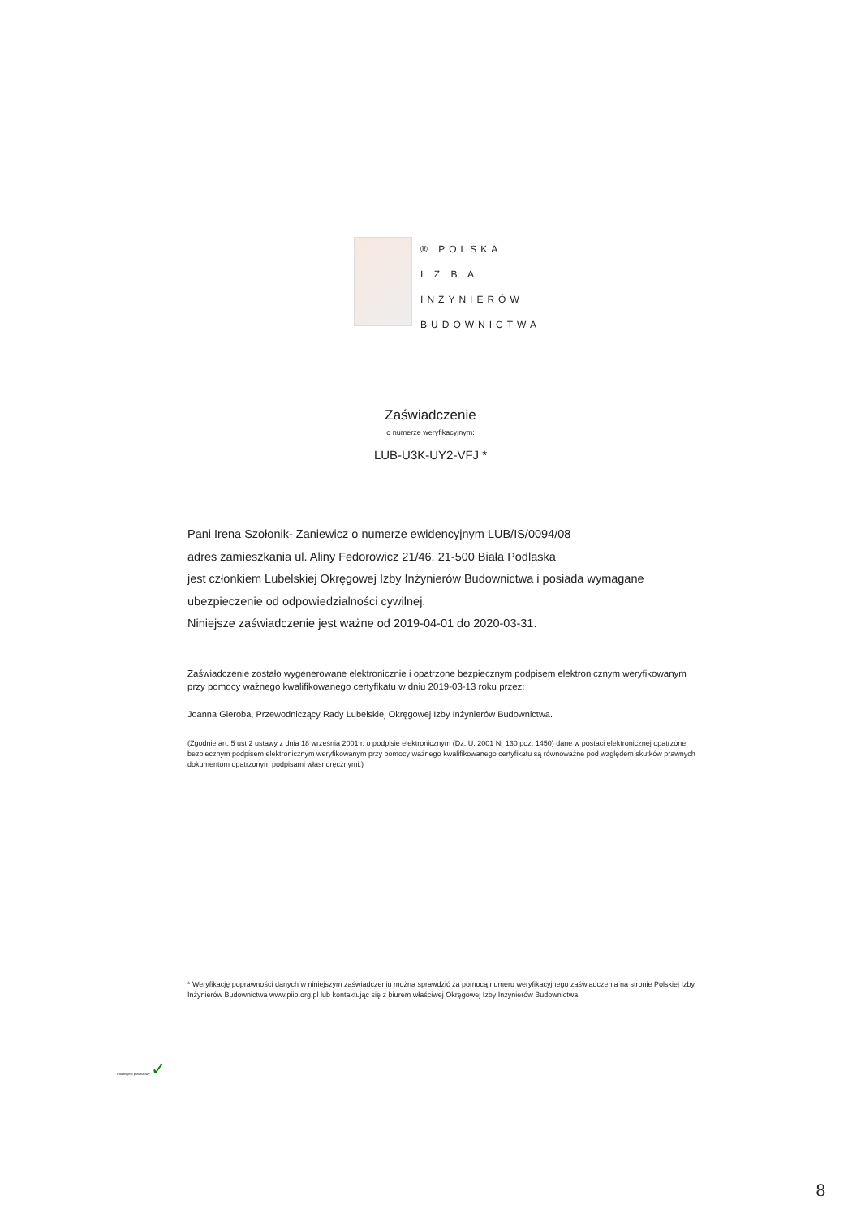® POLSKA
I Z B A
INŻYNIERÓW
BUDOWNICTWA
Zaświadczenie
o numerze weryfikacyjnym:
LUB-U3K-UY2-VFJ *
Pani Irena Szołonik- Zaniewicz o numerze ewidencyjnym LUB/IS/0094/08
adres zamieszkania ul. Aliny Fedorowicz 21/46, 21-500 Biała Podlaska
jest członkiem Lubelskiej Okręgowej Izby Inżynierów Budownictwa i posiada wymagane ubezpieczenie od odpowiedzialności cywilnej.
Niniejsze zaświadczenie jest ważne od 2019-04-01 do 2020-03-31.
Zaświadczenie zostało wygenerowane elektronicznie i opatrzone bezpiecznym podpisem elektronicznym weryfikowanym przy pomocy ważnego kwalifikowanego certyfikatu w dniu 2019-03-13 roku przez:
Joanna Gieroba, Przewodniczący Rady Lubelskiej Okręgowej Izby Inżynierów Budownictwa.
(Zgodnie art. 5 ust 2 ustawy z dnia 18 września 2001 r. o podpisie elektronicznym (Dz. U. 2001 Nr 130 poz. 1450) dane w postaci elektronicznej opatrzone bezpiecznym podpisem elektronicznym weryfikowanym przy pomocy ważnego kwalifikowanego certyfikatu są równoważne pod względem skutków prawnych dokumentom opatrzonym podpisami własnoręcznymi.)
* Weryfikację poprawności danych w niniejszym zaświadczeniu można sprawdzić za pomocą numeru weryfikacyjnego zaświadczenia na stronie Polskiej Izby Inżynierów Budownictwa www.piib.org.pl lub kontaktując się z biurem właściwej Okręgowej Izby Inżynierów Budownictwa.
Podpis jest prawidłowy ✓
8